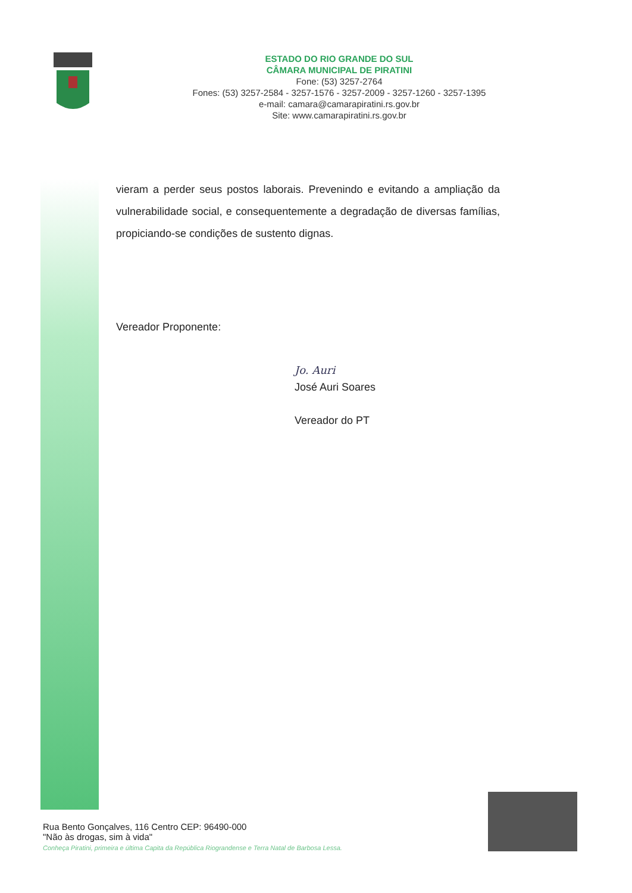ESTADO DO RIO GRANDE DO SUL
CÂMARA MUNICIPAL DE PIRATINI
Fone: (53) 3257-2764
Fones: (53) 3257-2584 - 3257-1576 - 3257-2009 - 3257-1260 - 3257-1395
e-mail: camara@camarapiratini.rs.gov.br
Site: www.camarapiratini.rs.gov.br
vieram a perder seus postos laborais. Prevenindo e evitando a ampliação da vulnerabilidade social, e consequentemente a degradação de diversas famílias, propiciando-se condições de sustento dignas.
Vereador Proponente:
Jo. Auri
José Auri Soares
Vereador do PT
Rua Bento Gonçalves, 116 Centro CEP: 96490-000
"Não às drogas, sim à vida"
Conheça Piratini, primeira e última Capita da República Riograndense e Terra Natal de Barbosa Lessa.